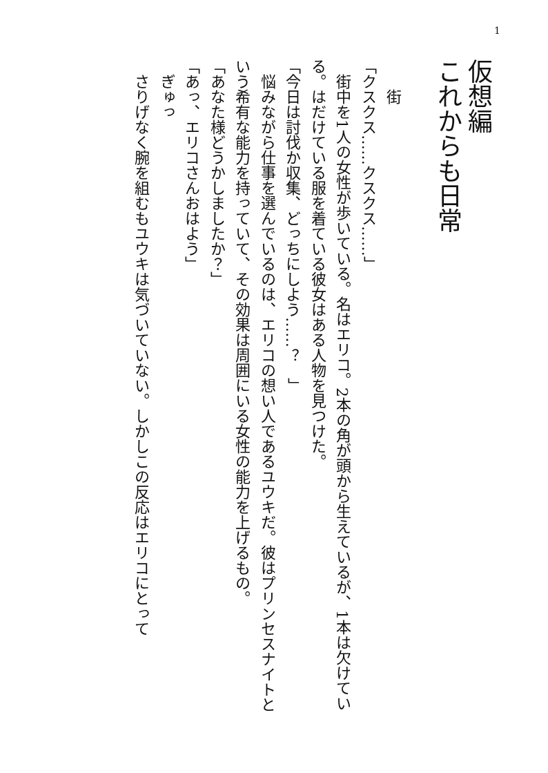1
仮想編
これからも日常
街
「クスクス……クスクス……」
街中を1人の女性が歩いている。名はエリコ。2本の角が頭から生えているが、1本は欠けている。はだけている服を着ている彼女はある人物を見つけた。
「今日は討伐か収集、どっちにしよう……？　」
悩みながら仕事を選んでいるのは、エリコの想い人であるユウキだ。彼はプリンセスナイトという希有な能力を持っていて、その効果は周囲にいる女性の能力を上げるもの。
「あなた様どうかしましたか？」
「あっ、エリコさんおはよう」
ぎゅっ
さりげなく腕を組むもユウキは気づいていない。しかしこの反応はエリコにとって